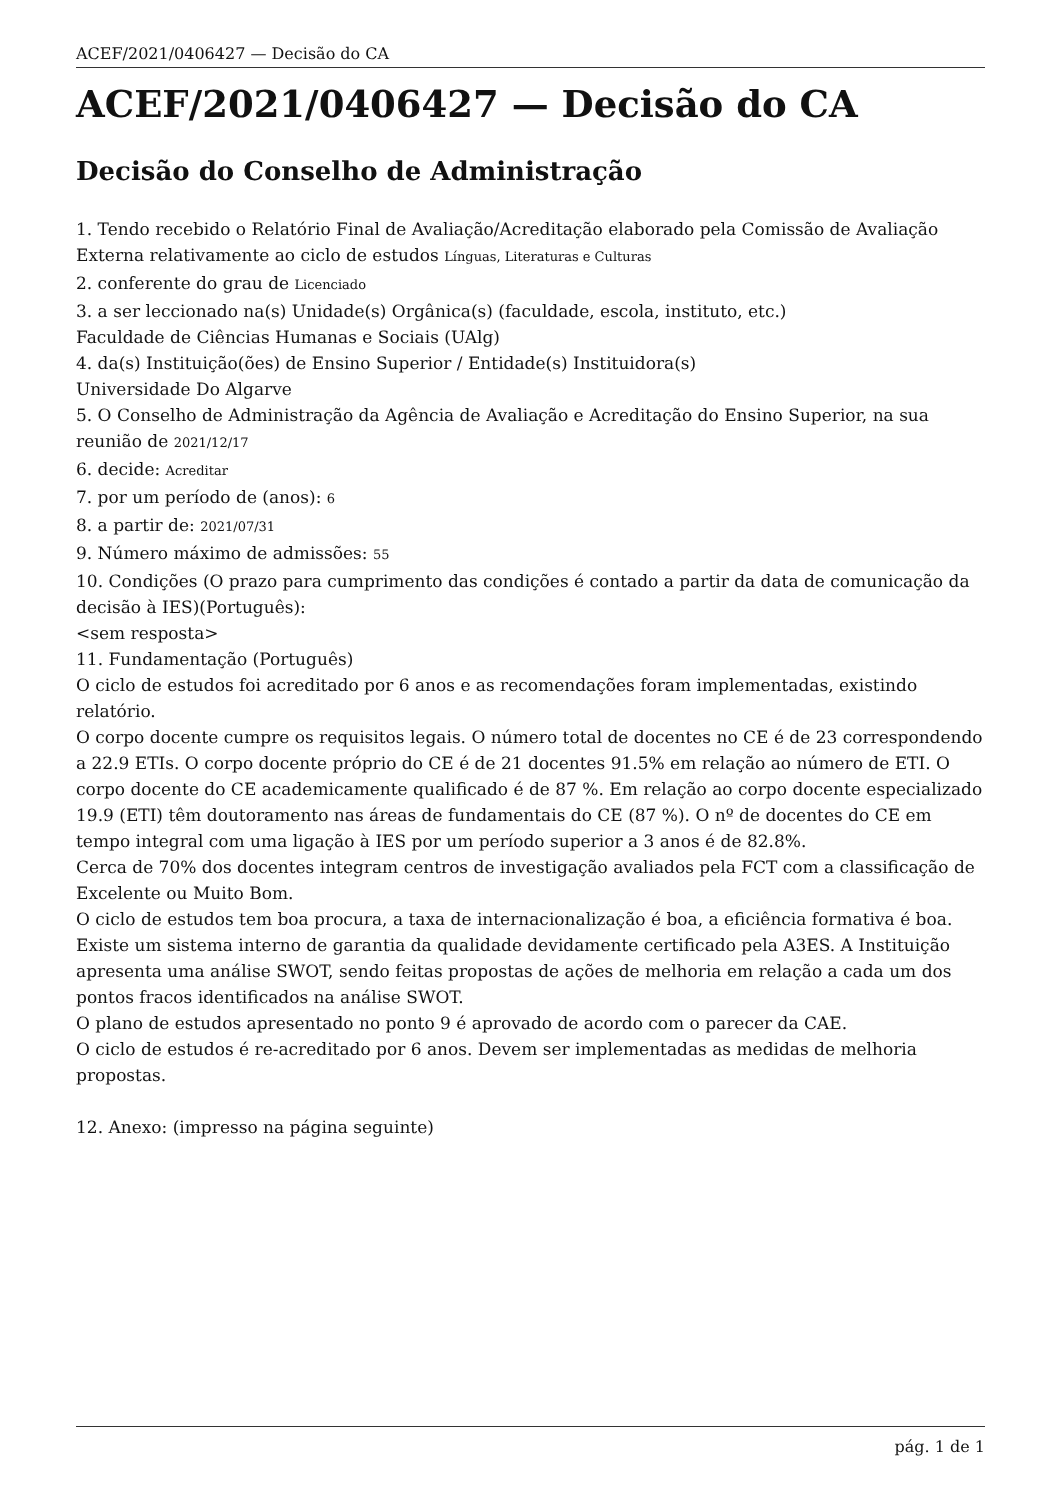ACEF/2021/0406427 — Decisão do CA
ACEF/2021/0406427 — Decisão do CA
Decisão do Conselho de Administração
1. Tendo recebido o Relatório Final de Avaliação/Acreditação elaborado pela Comissão de Avaliação Externa relativamente ao ciclo de estudos Línguas, Literaturas e Culturas
2. conferente do grau de Licenciado
3. a ser leccionado na(s) Unidade(s) Orgânica(s) (faculdade, escola, instituto, etc.)
Faculdade de Ciências Humanas e Sociais (UAlg)
4. da(s) Instituição(ões) de Ensino Superior / Entidade(s) Instituidora(s)
Universidade Do Algarve
5. O Conselho de Administração da Agência de Avaliação e Acreditação do Ensino Superior, na sua reunião de 2021/12/17
6. decide: Acreditar
7. por um período de (anos): 6
8. a partir de: 2021/07/31
9. Número máximo de admissões: 55
10. Condições (O prazo para cumprimento das condições é contado a partir da data de comunicação da decisão à IES)(Português):
<sem resposta>
11. Fundamentação (Português)
O ciclo de estudos foi acreditado por 6 anos e as recomendações foram implementadas, existindo relatório.
O corpo docente cumpre os requisitos legais. O número total de docentes no CE é de 23 correspondendo a 22.9 ETIs. O corpo docente próprio do CE é de 21 docentes 91.5% em relação ao número de ETI. O corpo docente do CE academicamente qualificado é de 87 %. Em relação ao corpo docente especializado 19.9 (ETI) têm doutoramento nas áreas de fundamentais do CE (87 %). O nº de docentes do CE em tempo integral com uma ligação à IES por um período superior a 3 anos é de 82.8%.
Cerca de 70% dos docentes integram centros de investigação avaliados pela FCT com a classificação de Excelente ou Muito Bom.
O ciclo de estudos tem boa procura, a taxa de internacionalização é boa, a eficiência formativa é boa. Existe um sistema interno de garantia da qualidade devidamente certificado pela A3ES. A Instituição apresenta uma análise SWOT, sendo feitas propostas de ações de melhoria em relação a cada um dos pontos fracos identificados na análise SWOT.
O plano de estudos apresentado no ponto 9 é aprovado de acordo com o parecer da CAE.
O ciclo de estudos é re-acreditado por 6 anos. Devem ser implementadas as medidas de melhoria propostas.
12. Anexo: (impresso na página seguinte)
pág. 1 de 1